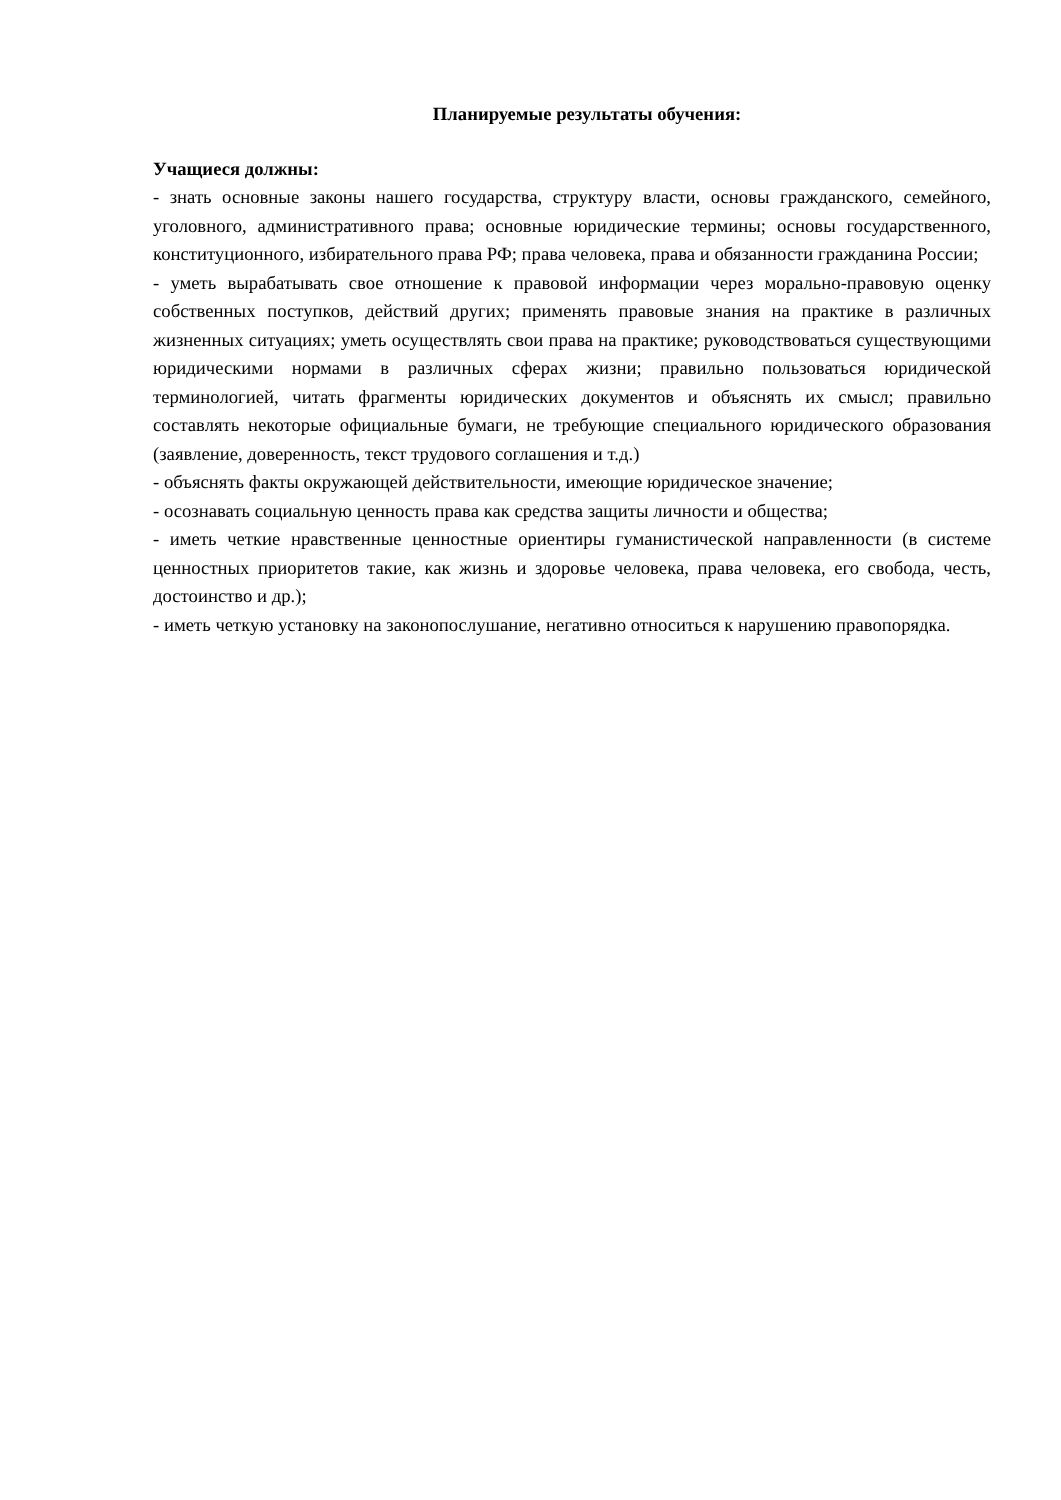Планируемые результаты обучения:
Учащиеся должны:
- знать основные законы нашего государства, структуру власти, основы гражданского, семейного, уголовного, административного права; основные юридические термины; основы государственного, конституционного, избирательного права РФ; права человека, права и обязанности гражданина России;
- уметь вырабатывать свое отношение к правовой информации через морально-правовую оценку собственных поступков, действий других; применять правовые знания на практике в различных жизненных ситуациях; уметь осуществлять свои права на практике; руководствоваться существующими юридическими нормами в различных сферах жизни; правильно пользоваться юридической терминологией, читать фрагменты юридических документов и объяснять их смысл; правильно составлять некоторые официальные бумаги, не требующие специального юридического образования (заявление, доверенность, текст трудового соглашения и т.д.)
- объяснять факты окружающей действительности, имеющие юридическое значение;
- осознавать социальную ценность права как средства защиты личности и общества;
- иметь четкие нравственные ценностные ориентиры гуманистической направленности (в системе ценностных приоритетов такие, как жизнь и здоровье человека, права человека, его свобода, честь, достоинство и др.);
- иметь четкую установку на законопослушание, негативно относиться к нарушению правопорядка.